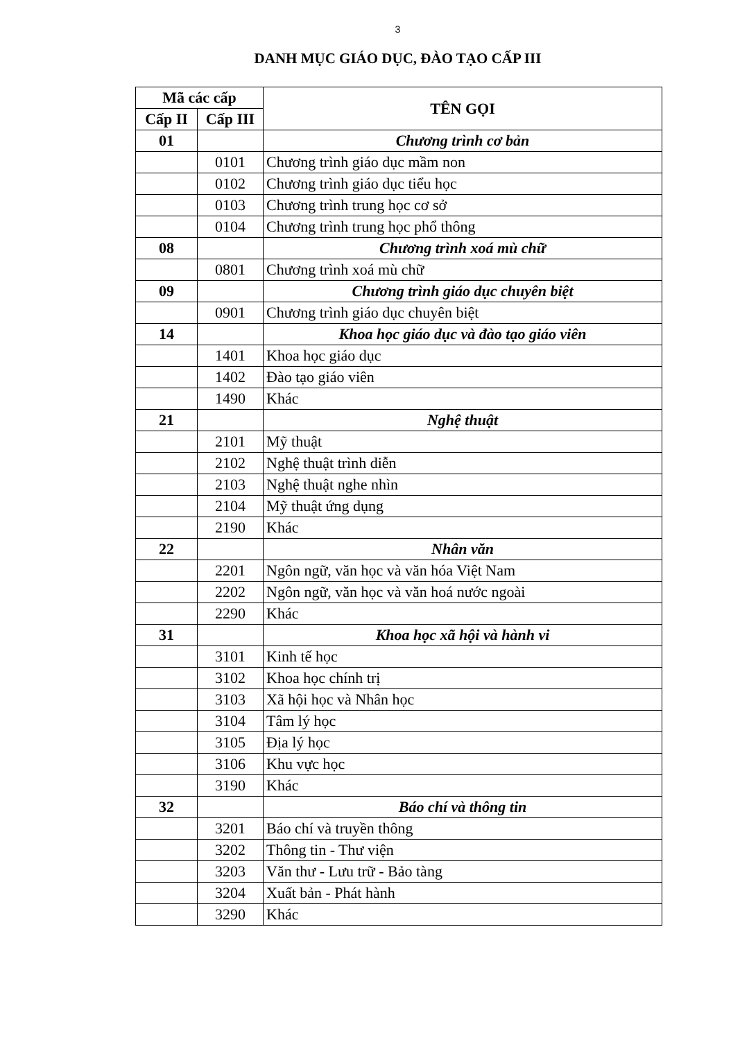3
DANH MỤC GIÁO DỤC, ĐÀO TẠO CẤP III
| Mã các cấp | | TÊN GỌI |
| --- | --- | --- |
| Cấp II | Cấp III | |
| 01 | | Chương trình cơ bản |
| | 0101 | Chương trình giáo dục mầm non |
| | 0102 | Chương trình giáo dục tiểu học |
| | 0103 | Chương trình trung học cơ sở |
| | 0104 | Chương trình trung học phổ thông |
| 08 | | Chương trình xoá mù chữ |
| | 0801 | Chương trình xoá mù chữ |
| 09 | | Chương trình giáo dục chuyên biệt |
| | 0901 | Chương trình giáo dục chuyên biệt |
| 14 | | Khoa học giáo dục và đào tạo giáo viên |
| | 1401 | Khoa học giáo dục |
| | 1402 | Đào tạo giáo viên |
| | 1490 | Khác |
| 21 | | Nghệ thuật |
| | 2101 | Mỹ thuật |
| | 2102 | Nghệ thuật trình diễn |
| | 2103 | Nghệ thuật nghe nhìn |
| | 2104 | Mỹ thuật ứng dụng |
| | 2190 | Khác |
| 22 | | Nhân văn |
| | 2201 | Ngôn ngữ, văn học và văn hóa Việt Nam |
| | 2202 | Ngôn ngữ, văn học và văn hoá nước ngoài |
| | 2290 | Khác |
| 31 | | Khoa học xã hội và hành vi |
| | 3101 | Kinh tế học |
| | 3102 | Khoa học chính trị |
| | 3103 | Xã hội học và Nhân học |
| | 3104 | Tâm lý học |
| | 3105 | Địa lý học |
| | 3106 | Khu vực học |
| | 3190 | Khác |
| 32 | | Báo chí và thông tin |
| | 3201 | Báo chí và truyền thông |
| | 3202 | Thông tin - Thư viện |
| | 3203 | Văn thư - Lưu trữ - Bảo tàng |
| | 3204 | Xuất bản - Phát hành |
| | 3290 | Khác |